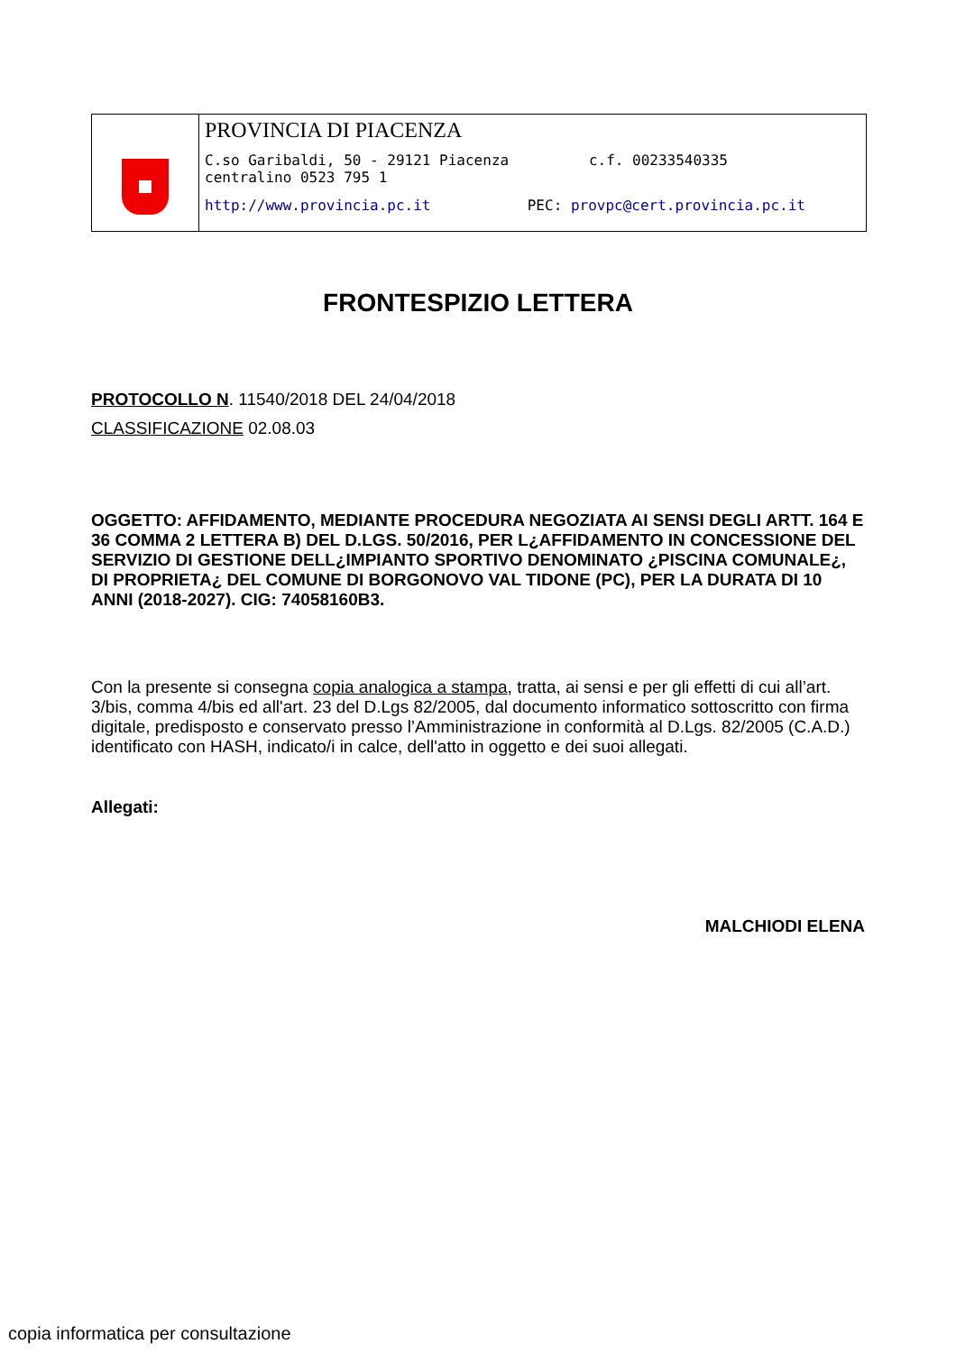PROVINCIA DI PIACENZA
C.so Garibaldi, 50 - 29121 Piacenza c.f. 00233540335
centralino 0523 795 1
http://www.provincia.pc.it PEC: provpc@cert.provincia.pc.it
FRONTESPIZIO LETTERA
PROTOCOLLO N. 11540/2018 DEL 24/04/2018
CLASSIFICAZIONE 02.08.03
OGGETTO: AFFIDAMENTO, MEDIANTE PROCEDURA NEGOZIATA AI SENSI DEGLI ARTT. 164 E 36 COMMA 2 LETTERA B) DEL D.LGS. 50/2016, PER L¿AFFIDAMENTO IN CONCESSIONE DEL SERVIZIO DI GESTIONE DELL¿IMPIANTO SPORTIVO DENOMINATO ¿PISCINA COMUNALE¿, DI PROPRIETA¿ DEL COMUNE DI BORGONOVO VAL TIDONE (PC), PER LA DURATA DI 10 ANNI (2018-2027). CIG: 74058160B3.
Con la presente si consegna copia analogica a stampa, tratta, ai sensi e per gli effetti di cui all’art. 3/bis, comma 4/bis ed all'art. 23 del D.Lgs 82/2005, dal documento informatico sottoscritto con firma digitale, predisposto e conservato presso l’Amministrazione in conformità al D.Lgs. 82/2005 (C.A.D.) identificato con HASH, indicato/i in calce, dell'atto in oggetto e dei suoi allegati.
Allegati:
MALCHIODI ELENA
copia informatica per consultazione